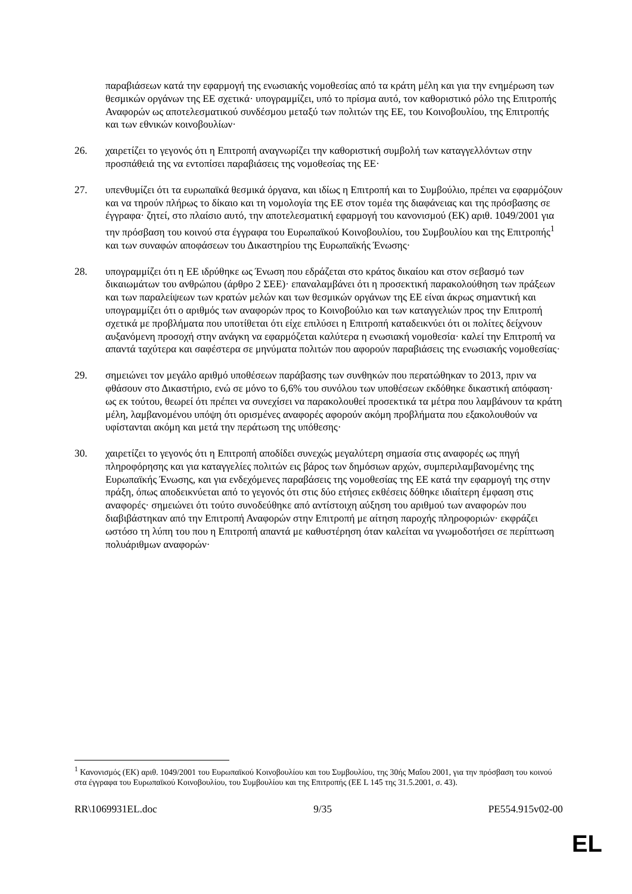παραβιάσεων κατά την εφαρμογή της ενωσιακής νομοθεσίας από τα κράτη μέλη και για την ενημέρωση των θεσμικών οργάνων της ΕΕ σχετικά· υπογραμμίζει, υπό το πρίσμα αυτό, τον καθοριστικό ρόλο της Επιτροπής Αναφορών ως αποτελεσματικού συνδέσμου μεταξύ των πολιτών της ΕΕ, του Κοινοβουλίου, της Επιτροπής και των εθνικών κοινοβουλίων·
26. χαιρετίζει το γεγονός ότι η Επιτροπή αναγνωρίζει την καθοριστική συμβολή των καταγγελλόντων στην προσπάθειά της να εντοπίσει παραβιάσεις της νομοθεσίας της ΕΕ·
27. υπενθυμίζει ότι τα ευρωπαϊκά θεσμικά όργανα, και ιδίως η Επιτροπή και το Συμβούλιο, πρέπει να εφαρμόζουν και να τηρούν πλήρως το δίκαιο και τη νομολογία της ΕΕ στον τομέα της διαφάνειας και της πρόσβασης σε έγγραφα· ζητεί, στο πλαίσιο αυτό, την αποτελεσματική εφαρμογή του κανονισμού (ΕΚ) αριθ. 1049/2001 για την πρόσβαση του κοινού στα έγγραφα του Ευρωπαϊκού Κοινοβουλίου, του Συμβουλίου και της Επιτροπής<sup>1</sup> και των συναφών αποφάσεων του Δικαστηρίου της Ευρωπαϊκής Ένωσης·
28. υπογραμμίζει ότι η ΕΕ ιδρύθηκε ως Ένωση που εδράζεται στο κράτος δικαίου και στον σεβασμό των δικαιωμάτων του ανθρώπου (άρθρο 2 ΣΕΕ)· επαναλαμβάνει ότι η προσεκτική παρακολούθηση των πράξεων και των παραλείψεων των κρατών μελών και των θεσμικών οργάνων της ΕΕ είναι άκρως σημαντική και υπογραμμίζει ότι ο αριθμός των αναφορών προς το Κοινοβούλιο και των καταγγελιών προς την Επιτροπή σχετικά με προβλήματα που υποτίθεται ότι είχε επιλύσει η Επιτροπή καταδεικνύει ότι οι πολίτες δείχνουν αυξανόμενη προσοχή στην ανάγκη να εφαρμόζεται καλύτερα η ενωσιακή νομοθεσία· καλεί την Επιτροπή να απαντά ταχύτερα και σαφέστερα σε μηνύματα πολιτών που αφορούν παραβιάσεις της ενωσιακής νομοθεσίας·
29. σημειώνει τον μεγάλο αριθμό υποθέσεων παράβασης των συνθηκών που περατώθηκαν το 2013, πριν να φθάσουν στο Δικαστήριο, ενώ σε μόνο το 6,6% του συνόλου των υποθέσεων εκδόθηκε δικαστική απόφαση· ως εκ τούτου, θεωρεί ότι πρέπει να συνεχίσει να παρακολουθεί προσεκτικά τα μέτρα που λαμβάνουν τα κράτη μέλη, λαμβανομένου υπόψη ότι ορισμένες αναφορές αφορούν ακόμη προβλήματα που εξακολουθούν να υφίστανται ακόμη και μετά την περάτωση της υπόθεσης·
30. χαιρετίζει το γεγονός ότι η Επιτροπή αποδίδει συνεχώς μεγαλύτερη σημασία στις αναφορές ως πηγή πληροφόρησης και για καταγγελίες πολιτών εις βάρος των δημόσιων αρχών, συμπεριλαμβανομένης της Ευρωπαϊκής Ένωσης, και για ενδεχόμενες παραβάσεις της νομοθεσίας της ΕΕ κατά την εφαρμογή της στην πράξη, όπως αποδεικνύεται από το γεγονός ότι στις δύο ετήσιες εκθέσεις δόθηκε ιδιαίτερη έμφαση στις αναφορές· σημειώνει ότι τούτο συνοδεύθηκε από αντίστοιχη αύξηση του αριθμού των αναφορών που διαβιβάστηκαν από την Επιτροπή Αναφορών στην Επιτροπή με αίτηση παροχής πληροφοριών· εκφράζει ωστόσο τη λύπη του που η Επιτροπή απαντά με καθυστέρηση όταν καλείται να γνωμοδοτήσει σε περίπτωση πολυάριθμων αναφορών·
<sup>1</sup> Κανονισμός (ΕΚ) αριθ. 1049/2001 του Ευρωπαϊκού Κοινοβουλίου και του Συμβουλίου, της 30ής Μαΐου 2001, για την πρόσβαση του κοινού στα έγγραφα του Ευρωπαϊκού Κοινοβουλίου, του Συμβουλίου και της Επιτροπής (ΕΕ L 145 της 31.5.2001, σ. 43).
RR\1069931EL.doc 9/35 PE554.915v02-00
EL